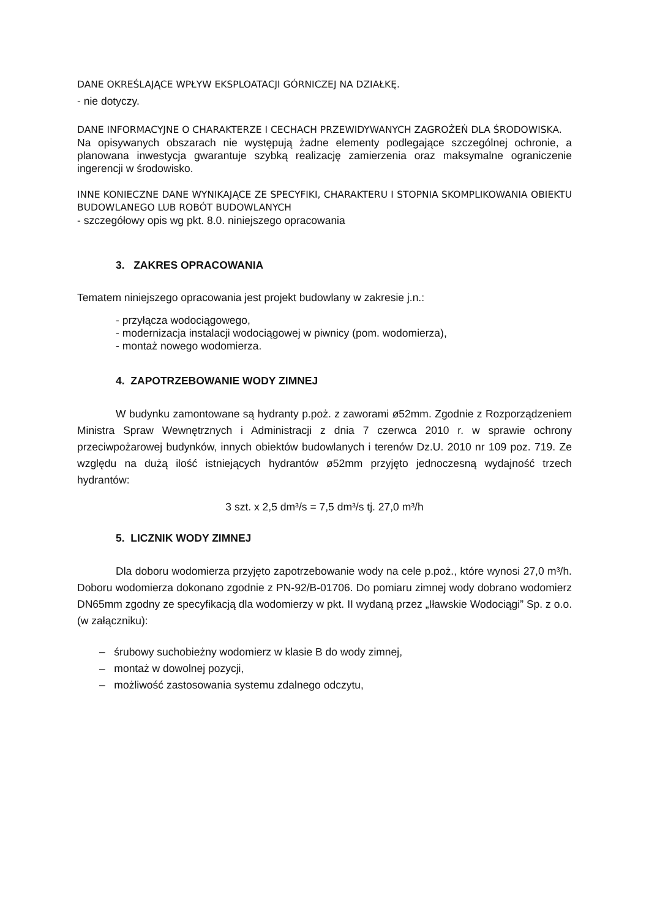DANE OKREŚLAJĄCE WPŁYW EKSPLOATACJI GÓRNICZEJ NA DZIAŁKĘ.
- nie dotyczy.
DANE INFORMACYJNE O CHARAKTERZE I CECHACH PRZEWIDYWANYCH ZAGROŻEŃ DLA ŚRODOWISKA.
Na opisywanych obszarach nie występują żadne elementy podlegające szczególnej ochronie, a planowana inwestycja gwarantuje szybką realizację zamierzenia oraz maksymalne ograniczenie ingerencji w środowisko.
INNE KONIECZNE DANE WYNIKAJĄCE ZE SPECYFIKI, CHARAKTERU I STOPNIA SKOMPLIKOWANIA OBIEKTU BUDOWLANEGO LUB ROBÓT BUDOWLANYCH
- szczegółowy opis wg pkt. 8.0. niniejszego opracowania
3. ZAKRES OPRACOWANIA
Tematem niniejszego opracowania jest projekt budowlany w zakresie j.n.:
- przyłącza wodociągowego,
- modernizacja instalacji wodociągowej w piwnicy (pom. wodomierza),
- montaż nowego wodomierza.
4. ZAPOTRZEBOWANIE WODY ZIMNEJ
W budynku zamontowane są hydranty p.poż. z zaworami ø52mm. Zgodnie z Rozporządzeniem Ministra Spraw Wewnętrznych i Administracji z dnia 7 czerwca 2010 r. w sprawie ochrony przeciwpożarowej budynków, innych obiektów budowlanych i terenów Dz.U. 2010 nr 109 poz. 719. Ze względu na dużą ilość istniejących hydrantów ø52mm przyjęto jednoczesną wydajność trzech hydrantów:
3 szt. x 2,5 dm³/s = 7,5 dm³/s tj. 27,0 m³/h
5. LICZNIK WODY ZIMNEJ
Dla doboru wodomierza przyjęto zapotrzebowanie wody na cele p.poż., które wynosi 27,0 m³/h. Doboru wodomierza dokonano zgodnie z PN-92/B-01706. Do pomiaru zimnej wody dobrano wodomierz DN65mm zgodny ze specyfikacją dla wodomierzy w pkt. II wydaną przez „Iławskie Wodociągi” Sp. z o.o. (w załączniku):
– śrubowy suchobieżny wodomierz w klasie B do wody zimnej,
– montaż w dowolnej pozycji,
– możliwość zastosowania systemu zdalnego odczytu,